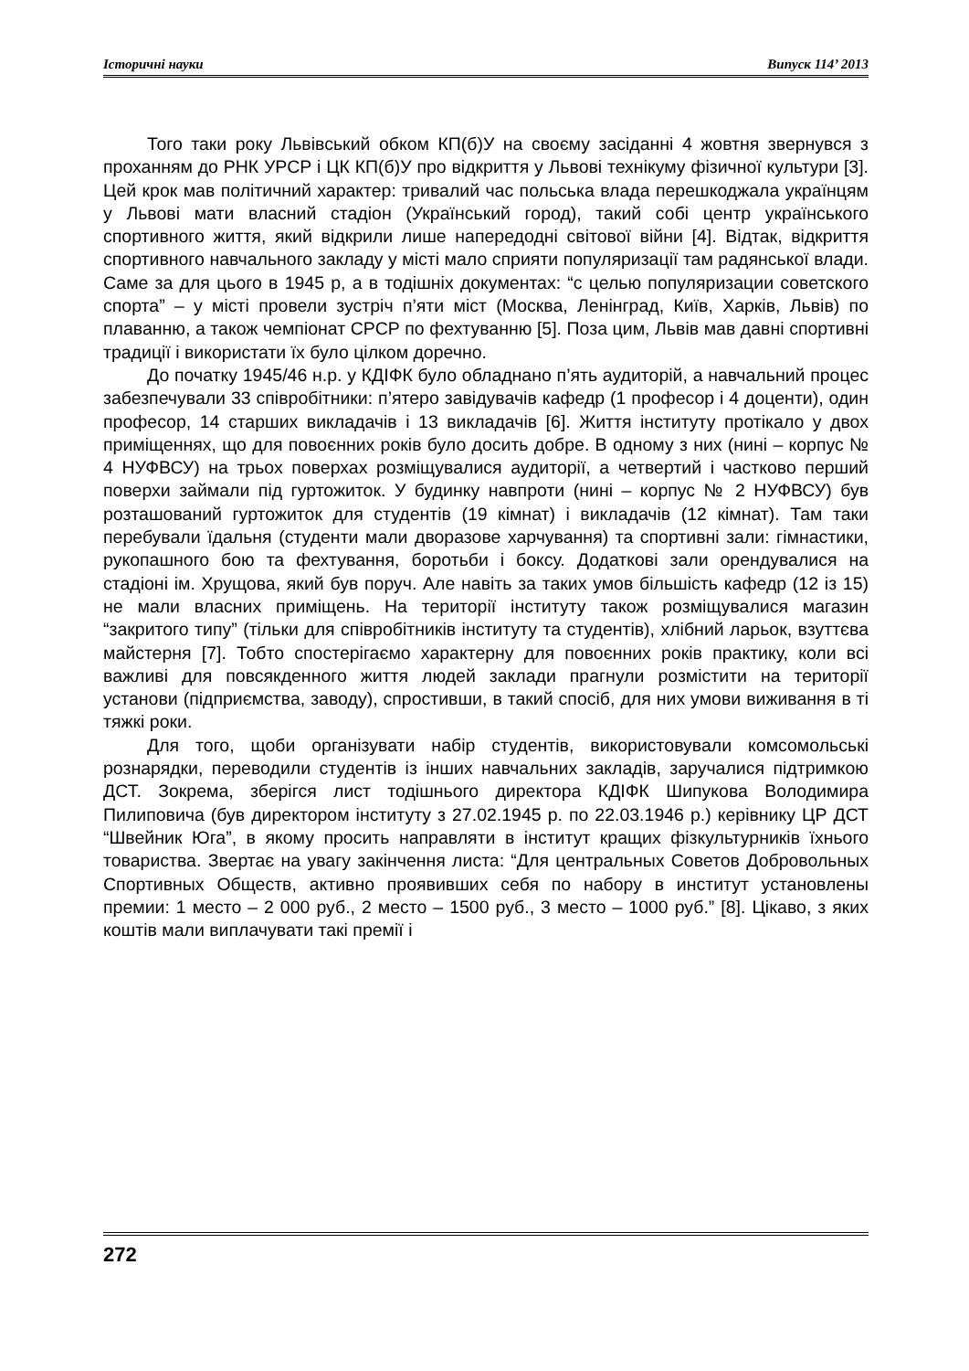Історичні науки Випуск 114’ 2013
Того таки року Львівський обком КП(б)У на своєму засіданні 4 жовтня звернувся з проханням до РНК УРСР і ЦК КП(б)У про відкриття у Львові технікуму фізичної культури [3]. Цей крок мав політичний характер: тривалий час польська влада перешкоджала українцям у Львові мати власний стадіон (Український город), такий собі центр українського спортивного життя, який відкрили лише напередодні світової війни [4]. Відтак, відкриття спортивного навчального закладу у місті мало сприяти популяризації там радянської влади. Саме за для цього в 1945 р, а в тодішніх документах: “с целью популяризации советского спорта” – у місті провели зустріч п’яти міст (Москва, Ленінград, Київ, Харків, Львів) по плаванню, а також чемпіонат СРСР по фехтуванню [5]. Поза цим, Львів мав давні спортивні традиції і використати їх було цілком доречно.
До початку 1945/46 н.р. у КДІФК було обладнано п’ять аудиторій, а навчальний процес забезпечували 33 співробітники: п’ятеро завідувачів кафедр (1 професор і 4 доценти), один професор, 14 старших викладачів і 13 викладачів [6]. Життя інституту протікало у двох приміщеннях, що для повоєнних років було досить добре. В одному з них (нині – корпус № 4 НУФВСУ) на трьох поверхах розміщувалися аудиторії, а четвертий і частково перший поверхи займали під гуртожиток. У будинку навпроти (нині – корпус № 2 НУФВСУ) був розташований гуртожиток для студентів (19 кімнат) і викладачів (12 кімнат). Там таки перебували їдальня (студенти мали дворазове харчування) та спортивні зали: гімнастики, рукопашного бою та фехтування, боротьби і боксу. Додаткові зали орендувалися на стадіоні ім. Хрущова, який був поруч. Але навіть за таких умов більшість кафедр (12 із 15) не мали власних приміщень. На території інституту також розміщувалися магазин “закритого типу” (тільки для співробітників інституту та студентів), хлібний ларьок, взуттєва майстерня [7]. Тобто спостерігаємо характерну для повоєнних років практику, коли всі важливі для повсякденного життя людей заклади прагнули розмістити на території установи (підприємства, заводу), спростивши, в такий спосіб, для них умови виживання в ті тяжкі роки.
Для того, щоби організувати набір студентів, використовували комсомольські рознарядки, переводили студентів із інших навчальних закладів, заручалися підтримкою ДСТ. Зокрема, зберігся лист тодішнього директора КДІФК Шипукова Володимира Пилиповича (був директором інституту з 27.02.1945 р. по 22.03.1946 р.) керівнику ЦР ДСТ “Швейник Юга”, в якому просить направляти в інститут кращих фізкультурників їхнього товариства. Звертає на увагу закінчення листа: “Для центральных Советов Добровольных Спортивных Обществ, активно проявивших себя по набору в институт установлены премии: 1 место – 2 000 руб., 2 место – 1500 руб., 3 место – 1000 руб.” [8]. Цікаво, з яких коштів мали виплачувати такі премії і
272